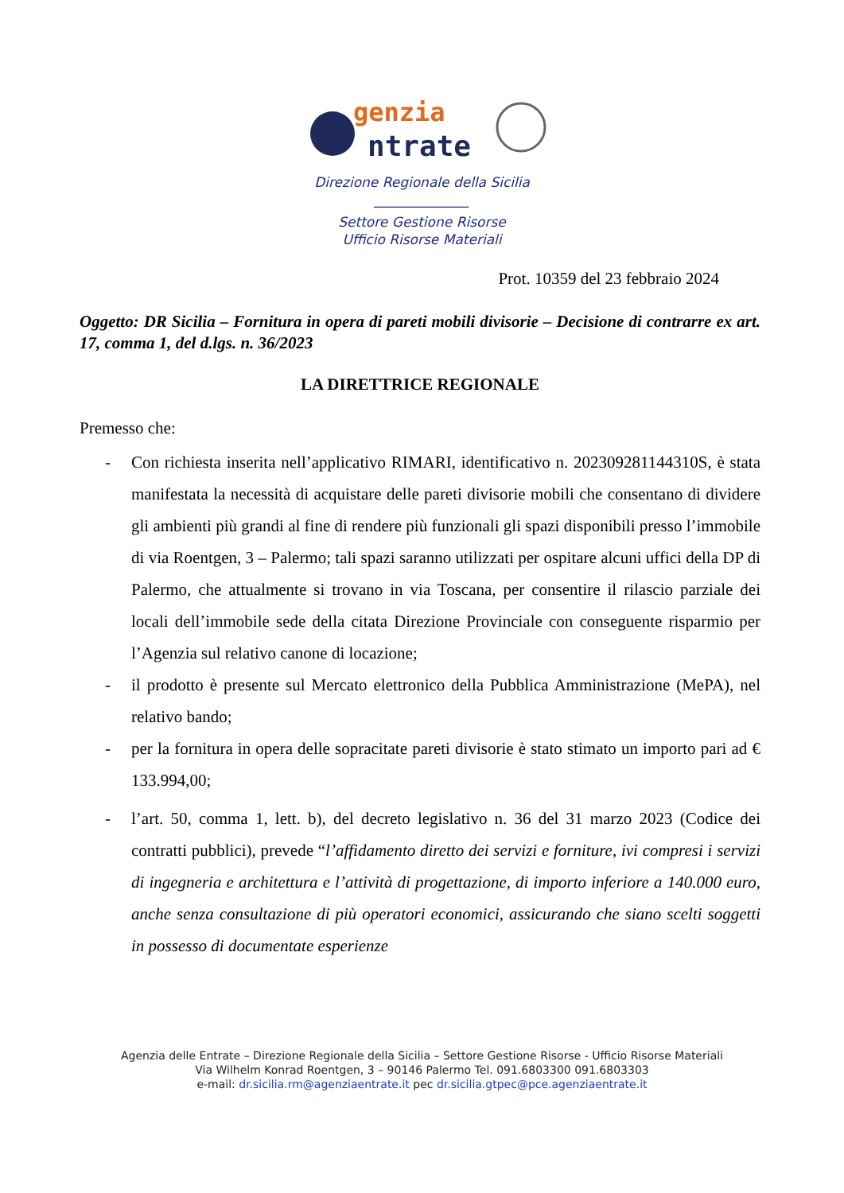genzia
ntrate
Direzione Regionale della Sicilia
______________
Settore Gestione Risorse
Ufficio Risorse Materiali
Prot. 10359 del 23 febbraio 2024
Oggetto: DR Sicilia – Fornitura in opera di pareti mobili divisorie – Decisione di contrarre ex art. 17, comma 1, del d.lgs. n. 36/2023
LA DIRETTRICE REGIONALE
Premesso che:
- Con richiesta inserita nell’applicativo RIMARI, identificativo n. 202309281144310S, è stata manifestata la necessità di acquistare delle pareti divisorie mobili che consentano di dividere gli ambienti più grandi al fine di rendere più funzionali gli spazi disponibili presso l’immobile di via Roentgen, 3 – Palermo; tali spazi saranno utilizzati per ospitare alcuni uffici della DP di Palermo, che attualmente si trovano in via Toscana, per consentire il rilascio parziale dei locali dell’immobile sede della citata Direzione Provinciale con conseguente risparmio per l’Agenzia sul relativo canone di locazione;
- il prodotto è presente sul Mercato elettronico della Pubblica Amministrazione (MePA), nel relativo bando;
- per la fornitura in opera delle sopracitate pareti divisorie è stato stimato un importo pari ad € 133.994,00;
- l’art. 50, comma 1, lett. b), del decreto legislativo n. 36 del 31 marzo 2023 (Codice dei contratti pubblici), prevede “l’affidamento diretto dei servizi e forniture, ivi compresi i servizi di ingegneria e architettura e l’attività di progettazione, di importo inferiore a 140.000 euro, anche senza consultazione di più operatori economici, assicurando che siano scelti soggetti in possesso di documentate esperienze
Agenzia delle Entrate – Direzione Regionale della Sicilia – Settore Gestione Risorse - Ufficio Risorse Materiali
Via Wilhelm Konrad Roentgen, 3 – 90146 Palermo Tel. 091.6803300 091.6803303
e-mail: dr.sicilia.rm@agenziaentrate.it pec dr.sicilia.gtpec@pce.agenziaentrate.it